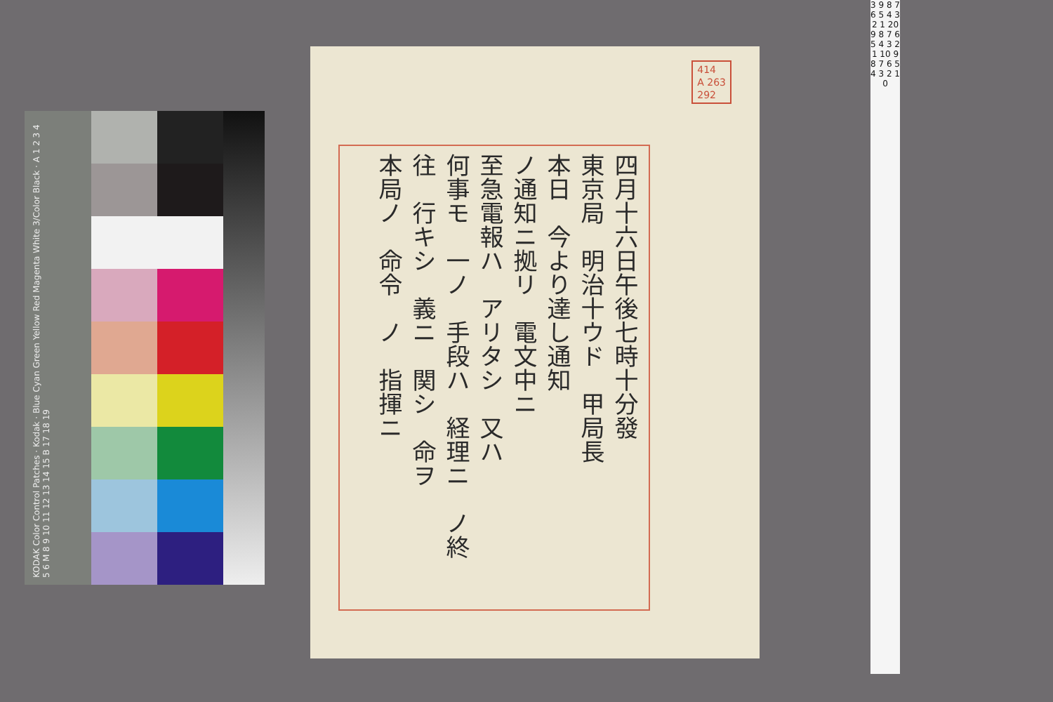KODAK Color Control Patches · Kodak · Blue Cyan Green Yellow Red Magenta White 3/Color Black · A 1 2 3 4 5 6 M 8 9 10 11 12 13 14 15 B 17 18 19
414
A 263
292
四月十六日午後七時十分發
東京局　明治十ウド　甲局長
本日　今より達し通知
ノ通知ニ拠リ　電文中ニ
至急電報ハ　アリタシ　又ハ
何事モ　一ノ　手段ハ　経理ニ　ノ終
往　行キシ　義ニ　関シ　命ヲ
本局ノ　命令　ノ　指揮ニ
3 9 8 7 6 5 4 3 2 1 20 9 8 7 6 5 4 3 2 1 10 9 8 7 6 5 4 3 2 1 0